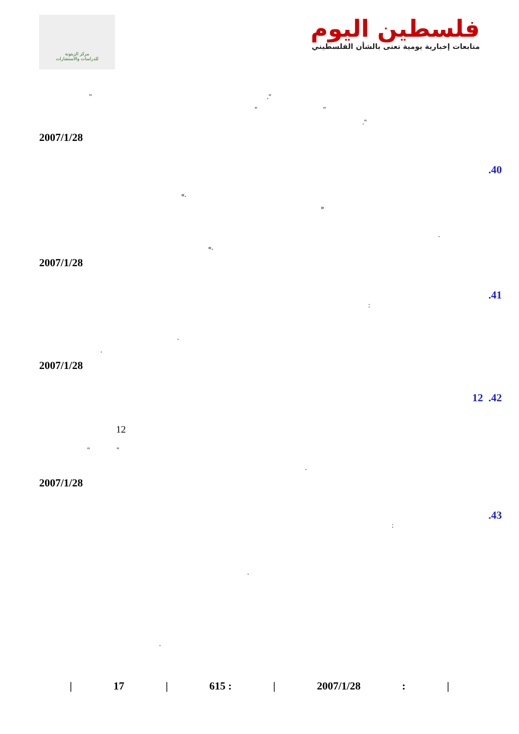مركز الزيتونة
للدراسات والاستشارات
فلسطين اليوم
متابعات إخبارية يومية تعنى بالشأن الفلسطيني
"."
" " ."
2007/1/28
.40
«. » .
«.
2007/1/28
.41
:
.
.
2007/1/28
12 .42
12
" " .
2007/1/28
.43
:
.
.
| 17 | 615 : | 2007/1/28: |